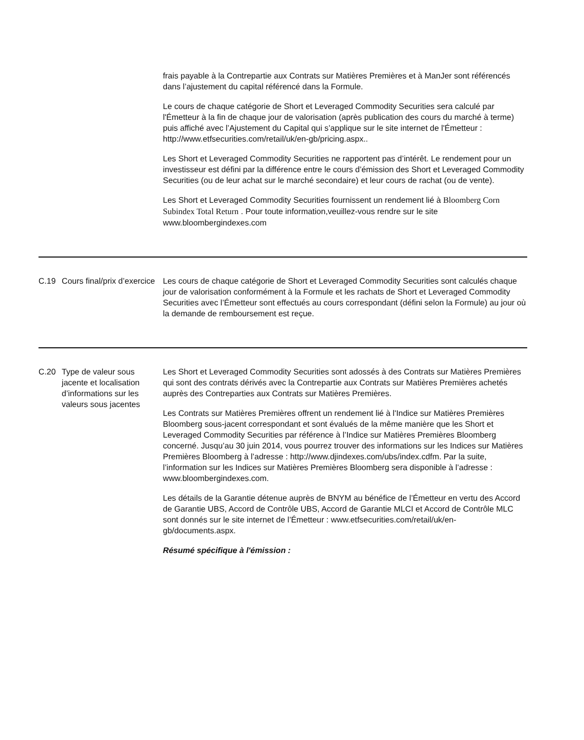| | | frais payable à la Contrepartie aux Contrats sur Matières Premières et à ManJer sont référencés dans l’ajustement du capital référencé dans la Formule. Le cours de chaque catégorie de Short et Leveraged Commodity Securities sera calculé par l'Émetteur à la fin de chaque jour de valorisation (après publication des cours du marché à terme) puis affiché avec l’Ajustement du Capital qui s’applique sur le site internet de l'Émetteur : http://www.etfsecurities.com/retail/uk/en-gb/pricing.aspx.. Les Short et Leveraged Commodity Securities ne rapportent pas d’intérêt. Le rendement pour un investisseur est défini par la différence entre le cours d’émission des Short et Leveraged Commodity Securities (ou de leur achat sur le marché secondaire) et leur cours de rachat (ou de vente). Les Short et Leveraged Commodity Securities fournissent un rendement lié à Bloomberg Corn Subindex Total Return . Pour toute information,veuillez-vous rendre sur le site www.bloombergindexes.com |
| C.19 | Cours final/prix d’exercice | Les cours de chaque catégorie de Short et Leveraged Commodity Securities sont calculés chaque jour de valorisation conformément à la Formule et les rachats de Short et Leveraged Commodity Securities avec l’Émetteur sont effectués au cours correspondant (défini selon la Formule) au jour où la demande de remboursement est reçue. |
| C.20 | Type de valeur sous jacente et localisation d’informations sur les valeurs sous jacentes | Les Short et Leveraged Commodity Securities sont adossés à des Contrats sur Matières Premières qui sont des contrats dérivés avec la Contrepartie aux Contrats sur Matières Premières achetés auprès des Contreparties aux Contrats sur Matières Premières. Les Contrats sur Matières Premières offrent un rendement lié à l'Indice sur Matières Premières Bloomberg sous-jacent correspondant et sont évalués de la même manière que les Short et Leveraged Commodity Securities par référence à l’Indice sur Matières Premières Bloomberg concerné. Jusqu’au 30 juin 2014, vous pourrez trouver des informations sur les Indices sur Matières Premières Bloomberg à l’adresse : http://www.djindexes.com/ubs/index.cdfm. Par la suite, l’information sur les Indices sur Matières Premières Bloomberg sera disponible à l’adresse : www.bloombergindexes.com. Les détails de la Garantie détenue auprès de BNYM au bénéfice de l’Émetteur en vertu des Accord de Garantie UBS, Accord de Contrôle UBS, Accord de Garantie MLCI et Accord de Contrôle MLC sont donnés sur le site internet de l’Émetteur : www.etfsecurities.com/retail/uk/en-gb/documents.aspx. Résumé spécifique à l'émission : |